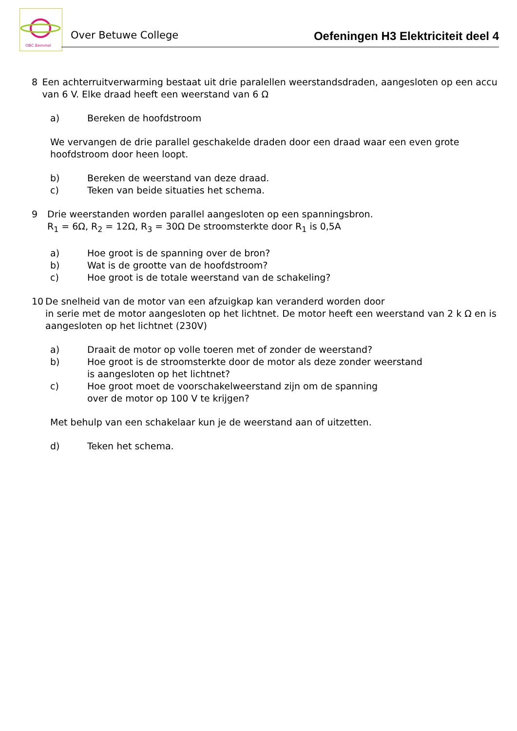OBC Bemmel
Over Betuwe College Oefeningen H3 Elektriciteit deel 4
8 Een achterruitverwarming bestaat uit drie paralellen weerstandsdraden, aangesloten op een accu van 6 V. Elke draad heeft een weerstand van 6 Ω
a) Bereken de hoofdstroom
We vervangen de drie parallel geschakelde draden door een draad waar een even grote hoofdstroom door heen loopt.
b) Bereken de weerstand van deze draad.
c) Teken van beide situaties het schema.
9 Drie weerstanden worden parallel aangesloten op een spanningsbron.
R<sub>1</sub> = 6Ω, R<sub>2</sub> = 12Ω, R<sub>3</sub> = 30Ω De stroomsterkte door R<sub>1</sub> is 0,5A
a) Hoe groot is de spanning over de bron?
b) Wat is de grootte van de hoofdstroom?
c) Hoe groot is de totale weerstand van de schakeling?
10 De snelheid van de motor van een afzuigkap kan veranderd worden door
in serie met de motor aangesloten op het lichtnet. De motor heeft een weerstand van 2 k Ω en is aangesloten op het lichtnet (230V)
a) Draait de motor op volle toeren met of zonder de weerstand?
b) Hoe groot is de stroomsterkte door de motor als deze zonder weerstand
is aangesloten op het lichtnet?
c) Hoe groot moet de voorschakelweerstand zijn om de spanning
over de motor op 100 V te krijgen?
Met behulp van een schakelaar kun je de weerstand aan of uitzetten.
d) Teken het schema.